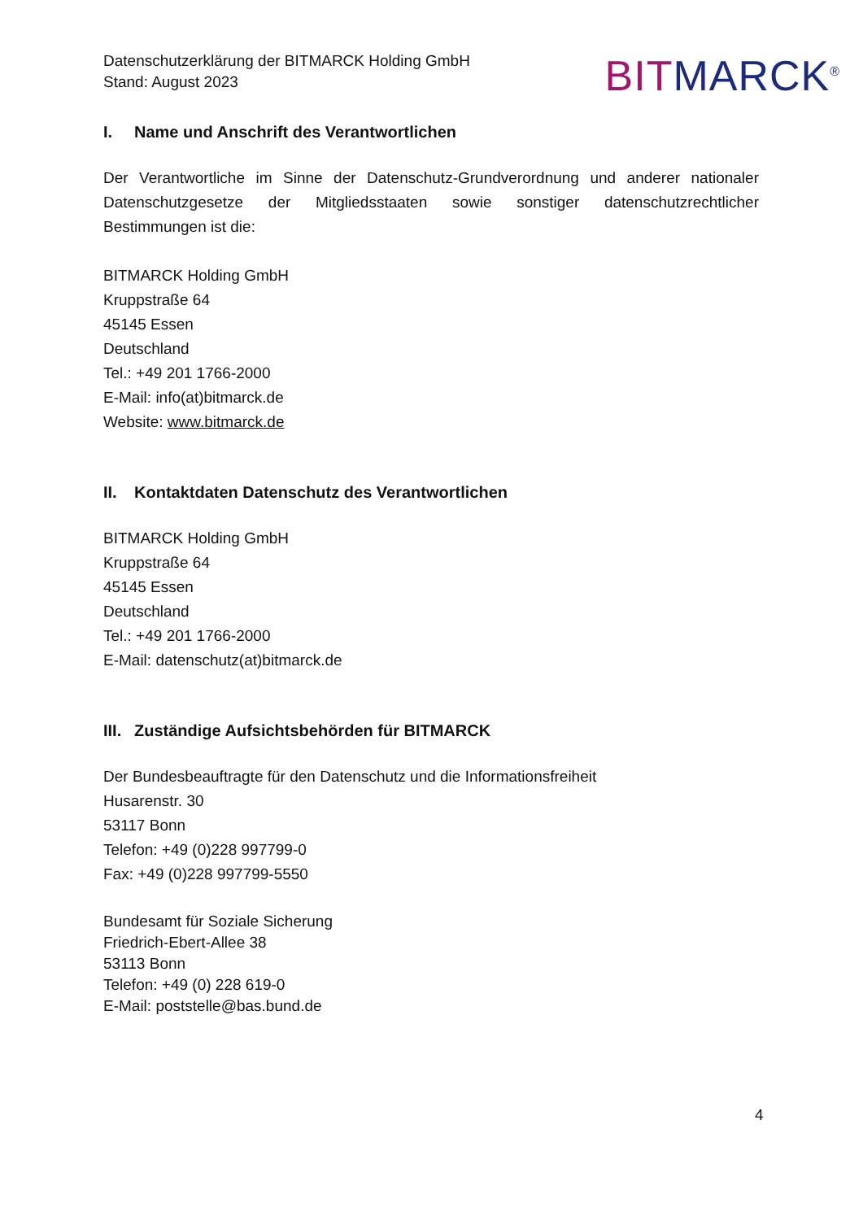Datenschutzerklärung der BITMARCK Holding GmbH
Stand: August 2023
BIT MARCK<sup>®</sup>
I. Name und Anschrift des Verantwortlichen
Der Verantwortliche im Sinne der Datenschutz-Grundverordnung und anderer nationaler Datenschutzgesetze der Mitgliedsstaaten sowie sonstiger datenschutzrechtlicher Bestimmungen ist die:
BITMARCK Holding GmbH
Kruppstraße 64
45145 Essen
Deutschland
Tel.: +49 201 1766-2000
E-Mail: info(at)bitmarck.de
Website: www.bitmarck.de
II. Kontaktdaten Datenschutz des Verantwortlichen
BITMARCK Holding GmbH
Kruppstraße 64
45145 Essen
Deutschland
Tel.: +49 201 1766-2000
E-Mail: datenschutz(at)bitmarck.de
III. Zuständige Aufsichtsbehörden für BITMARCK
Der Bundesbeauftragte für den Datenschutz und die Informationsfreiheit
Husarenstr. 30
53117 Bonn
Telefon: +49 (0)228 997799-0
Fax: +49 (0)228 997799-5550
Bundesamt für Soziale Sicherung
Friedrich-Ebert-Allee 38
53113 Bonn
Telefon: +49 (0) 228 619-0
E-Mail: poststelle@bas.bund.de
4